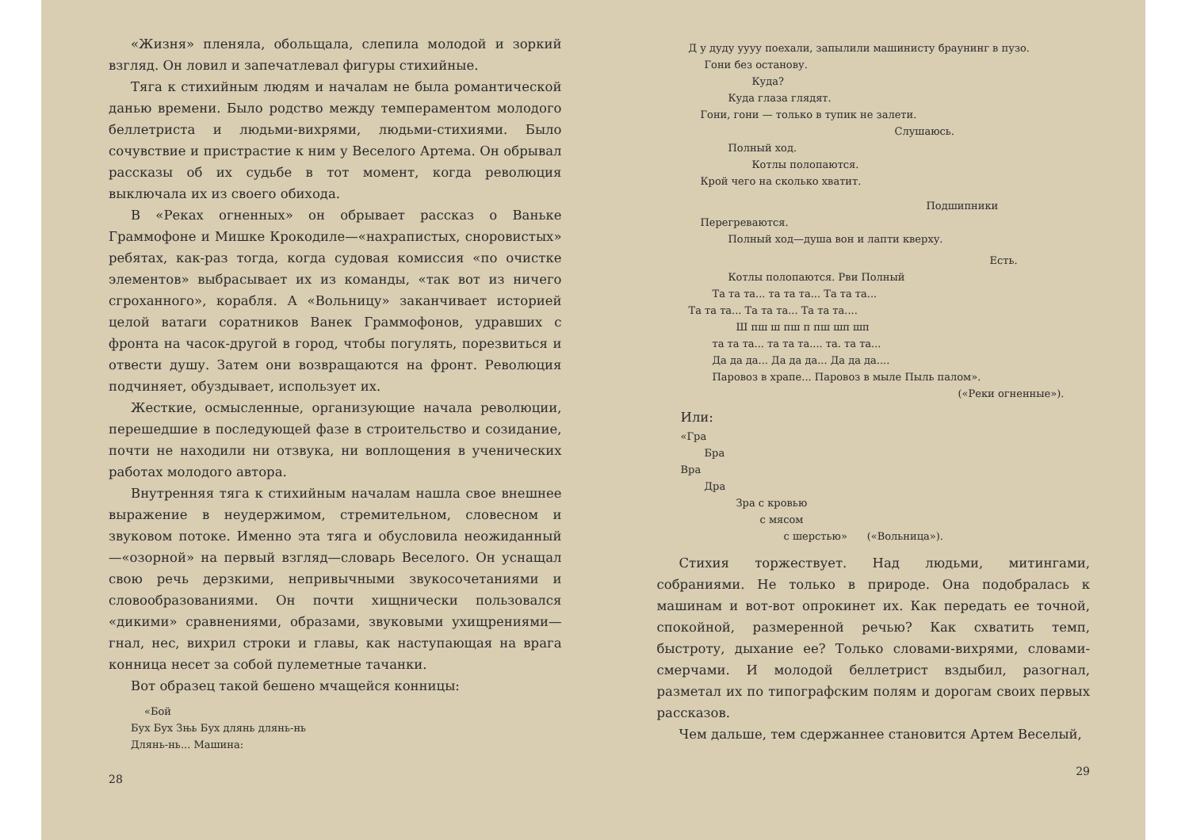«Жизня» пленяла, обольщала, слепила молодой и зоркий взгляд. Он ловил и запечатлевал фигуры стихийные.
Тяга к стихийным людям и началам не была романтической данью времени. Было родство между темпераментом молодого беллетриста и людьми-вихрями, людьми-стихиями. Было сочувствие и пристрастие к ним у Веселого Артема. Он обрывал рассказы об их судьбе в тот момент, когда революция выключала их из своего обихода.
В «Реках огненных» он обрывает рассказ о Ваньке Граммофоне и Мишке Крокодиле—«нахрапистых, сноровистых» ребятах, как-раз тогда, когда судовая комиссия «по очистке элементов» выбрасывает их из команды, «так вот из ничего сгроханного», корабля. А «Вольницу» заканчивает историей целой ватаги соратников Ванек Граммофонов, удравших с фронта на часок-другой в город, чтобы погулять, порезвиться и отвести душу. Затем они возвращаются на фронт. Революция подчиняет, обуздывает, использует их.
Жесткие, осмысленные, организующие начала революции, перешедшие в последующей фазе в строительство и созидание, почти не находили ни отзвука, ни воплощения в ученических работах молодого автора.
Внутренняя тяга к стихийным началам нашла свое внешнее выражение в неудержимом, стремительном, словесном и звуковом потоке. Именно эта тяга и обусловила неожиданный—«озорной» на первый взгляд—словарь Веселого. Он уснащал свою речь дерзкими, непривычными звукосочетаниями и словообразованиями. Он почти хищнически пользовался «дикими» сравнениями, образами, звуковыми ухищрениями—гнал, нес, вихрил строки и главы, как наступающая на врага конница несет за собой пулеметные тачанки.
Вот образец такой бешено мчащейся конницы:
«Бой
Бух Бух Зњь Бух длянь длянь-нь
Длянь-нь... Машина:
28
Д у дуду уууу поехали, запылили машинисту браунинг в пузо.
Гони без останову.
Куда?
Куда глаза глядят.
Гони, гони — только в тупик не залети.
Слушаюсь.
Полный ход.
Котлы полопаются.
Крой чего на сколько хватит.
Подшипники
Перегреваются.
Полный ход—душа вон и лапти кверху.
Есть.
Котлы полопаются. Рви Полный
Та та та... та та та... Та та та...
Та та та... Та та та... Та та та....
Ш пш ш пш п пш шп шп
та та та... та та та.... та. та та...
Да да да... Да да да... Да да да....
Паровоз в храпе... Паровоз в мыле Пыль палом».
(«Реки огненные»).
Или:
«Гра
Бра
Вра
Дра
Зра с кровью
с мясом
с шерстью» («Вольница»).
Стихия торжествует. Над людьми, митингами, собраниями. Не только в природе. Она подобралась к машинам и вот-вот опрокинет их. Как передать ее точной, спокойной, размеренной речью? Как схватить темп, быстроту, дыхание ее? Только словами-вихрями, словами-смерчами. И молодой беллетрист вздыбил, разогнал, разметал их по типографским полям и дорогам своих первых рассказов.
Чем дальше, тем сдержаннее становится Артем Веселый,
29